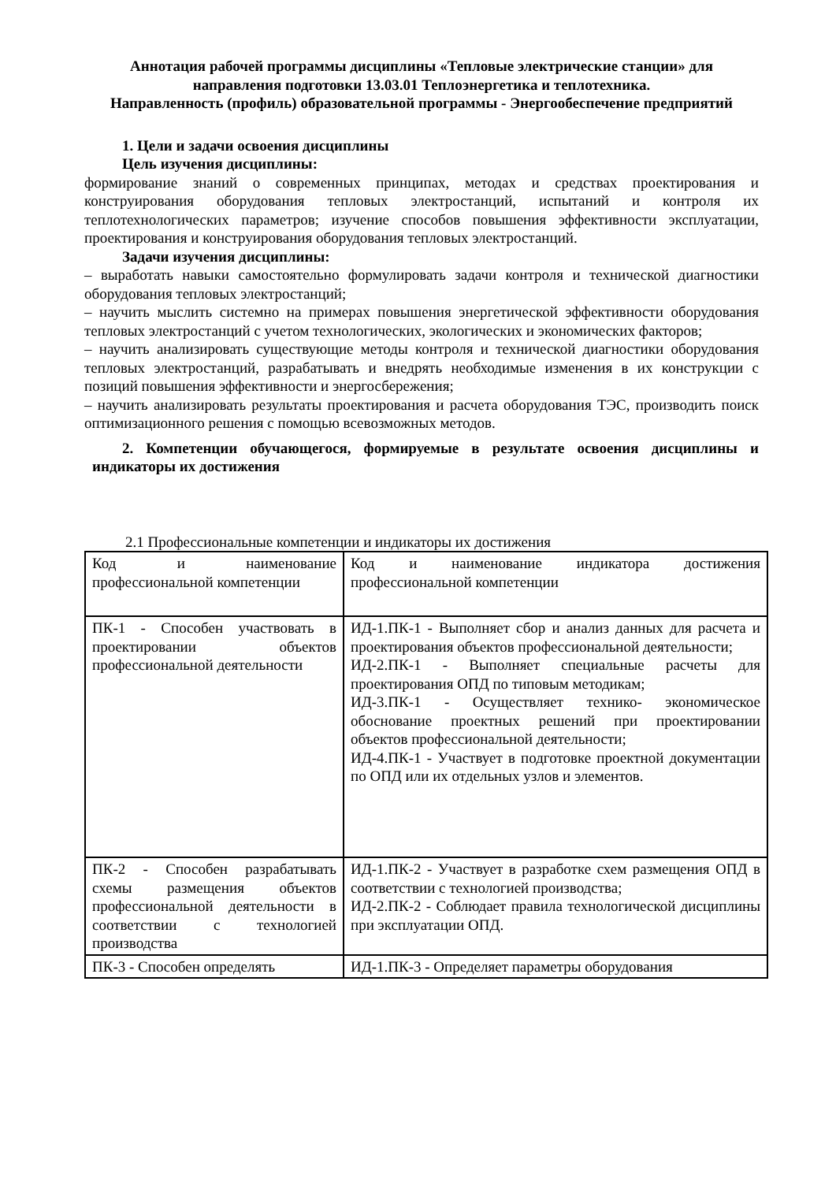Аннотация рабочей программы дисциплины «Тепловые электрические станции» для направления подготовки 13.03.01 Теплоэнергетика и теплотехника.
Направленность (профиль) образовательной программы - Энергообеспечение предприятий
1. Цели и задачи освоения дисциплины
Цель изучения дисциплины:
формирование знаний о современных принципах, методах и средствах проектирования и конструирования оборудования тепловых электростанций, испытаний и контроля их теплотехнологических параметров; изучение способов повышения эффективности эксплуатации, проектирования и конструирования оборудования тепловых электростанций.
Задачи изучения дисциплины:
– выработать навыки самостоятельно формулировать задачи контроля и технической диагностики оборудования тепловых электростанций;
– научить мыслить системно на примерах повышения энергетической эффективности оборудования тепловых электростанций с учетом технологических, экологических и экономических факторов;
– научить анализировать существующие методы контроля и технической диагностики оборудования тепловых электростанций, разрабатывать и внедрять необходимые изменения в их конструкции с позиций повышения эффективности и энергосбережения;
– научить анализировать результаты проектирования и расчета оборудования ТЭС, производить поиск оптимизационного решения с помощью всевозможных методов.
2. Компетенции обучающегося, формируемые в результате освоения дисциплины и индикаторы их достижения
2.1 Профессиональные компетенции и индикаторы их достижения
| Код и наименование профессиональной компетенции | Код и наименование индикатора достижения профессиональной компетенции |
| ПК-1 - Способен участвовать в проектировании объектов профессиональной деятельности | ИД-1.ПК-1 - Выполняет сбор и анализ данных для расчета и проектирования объектов профессиональной деятельности; ИД-2.ПК-1 - Выполняет специальные расчеты для проектирования ОПД по типовым методикам; ИД-3.ПК-1 - Осуществляет технико- экономическое обоснование проектных решений при проектировании объектов профессиональной деятельности; ИД-4.ПК-1 - Участвует в подготовке проектной документации по ОПД или их отдельных узлов и элементов. |
| ПК-2 - Способен разрабатывать схемы размещения объектов профессиональной деятельности в соответствии с технологией производства | ИД-1.ПК-2 - Участвует в разработке схем размещения ОПД в соответствии с технологией производства; ИД-2.ПК-2 - Соблюдает правила технологической дисциплины при эксплуатации ОПД. |
| ПК-3 - Способен определять | ИД-1.ПК-3 - Определяет параметры оборудования |